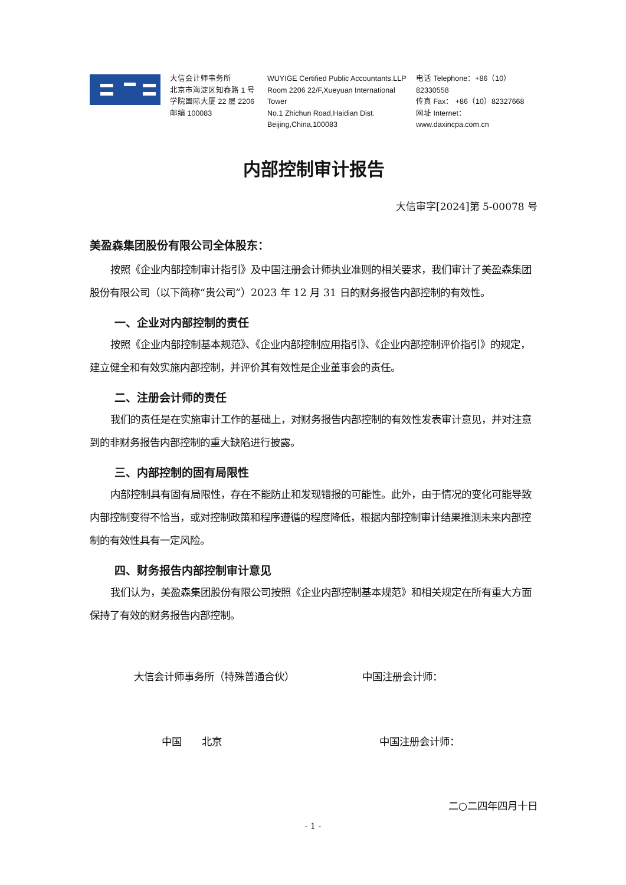大信会计师事务所
北京市海淀区知春路 1 号
学院国际大厦 22 层 2206
邮编 100083
WUYIGE Certified Public Accountants.LLP
Room 2206 22/F,Xueyuan International Tower
No.1 Zhichun Road,Haidian Dist.
Beijing,China,100083
电话 Telephone：+86（10）82330558
传真 Fax： +86（10）82327668
网址 Internet： www.daxincpa.com.cn
内部控制审计报告
大信审字[2024]第 5-00078 号
美盈森集团股份有限公司全体股东：
按照《企业内部控制审计指引》及中国注册会计师执业准则的相关要求，我们审计了美盈森集团股份有限公司（以下简称“贵公司”）2023 年 12 月 31 日的财务报告内部控制的有效性。
一、企业对内部控制的责任
按照《企业内部控制基本规范》、《企业内部控制应用指引》、《企业内部控制评价指引》的规定，建立健全和有效实施内部控制，并评价其有效性是企业董事会的责任。
二、注册会计师的责任
我们的责任是在实施审计工作的基础上，对财务报告内部控制的有效性发表审计意见，并对注意到的非财务报告内部控制的重大缺陷进行披露。
三、内部控制的固有局限性
内部控制具有固有局限性，存在不能防止和发现错报的可能性。此外，由于情况的变化可能导致内部控制变得不恰当，或对控制政策和程序遵循的程度降低，根据内部控制审计结果推测未来内部控制的有效性具有一定风险。
四、财务报告内部控制审计意见
我们认为，美盈森集团股份有限公司按照《企业内部控制基本规范》和相关规定在所有重大方面保持了有效的财务报告内部控制。
大信会计师事务所（特殊普通合伙） 中国注册会计师：
中国　　北京 中国注册会计师：
二○二四年四月十日
- 1 -